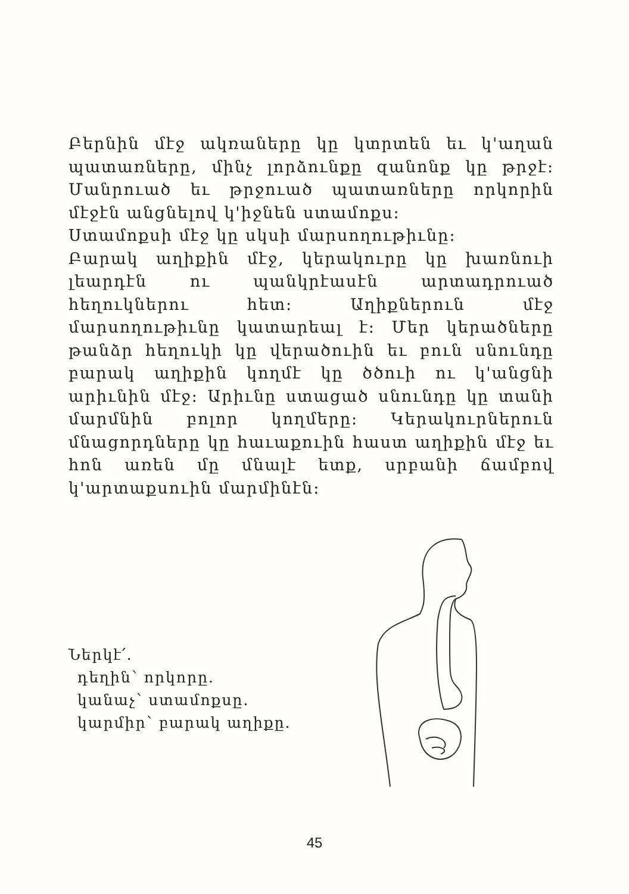Բերնին մէջ ակռաները կը կտրտեն եւ կ'աղան պատառները, մինչ լորձունքը զանոնք կը թրջէ: Մանրուած եւ թրջուած պատառները որկորին մէջէն անցնելով կ'իջնեն ստամոքս:
Ստամոքսի մէջ կը սկսի մարսողութիւնը:
Բարակ աղիքին մէջ, կերակուրը կը խառնուի լեարդէն ու պանկրէասէն արտադրուած հեղուկներու հետ: Աղիքներուն մէջ մարսողութիւնը կատարեալ է: Մեր կերածները թանձր հեղուկի կը վերածուին եւ բուն սնունդը բարակ աղիքին կողմէ կը ծծուի ու կ'անցնի արիւնին մէջ: Արիւնը ստացած սնունդը կը տանի մարմնին բոլոր կողմերը: Կերակուրներուն մնացորդները կը հաւաքուին հաստ աղիքին մէջ եւ հոն առեն մը մնալէ ետք, սրբանի ճամբով կ'արտաքսուին մարմինէն:
Ներկէ՛.
դեղին՝ որկորը.
կանաչ՝ ստամոքսը.
կարմիր՝ բարակ աղիքը.
45